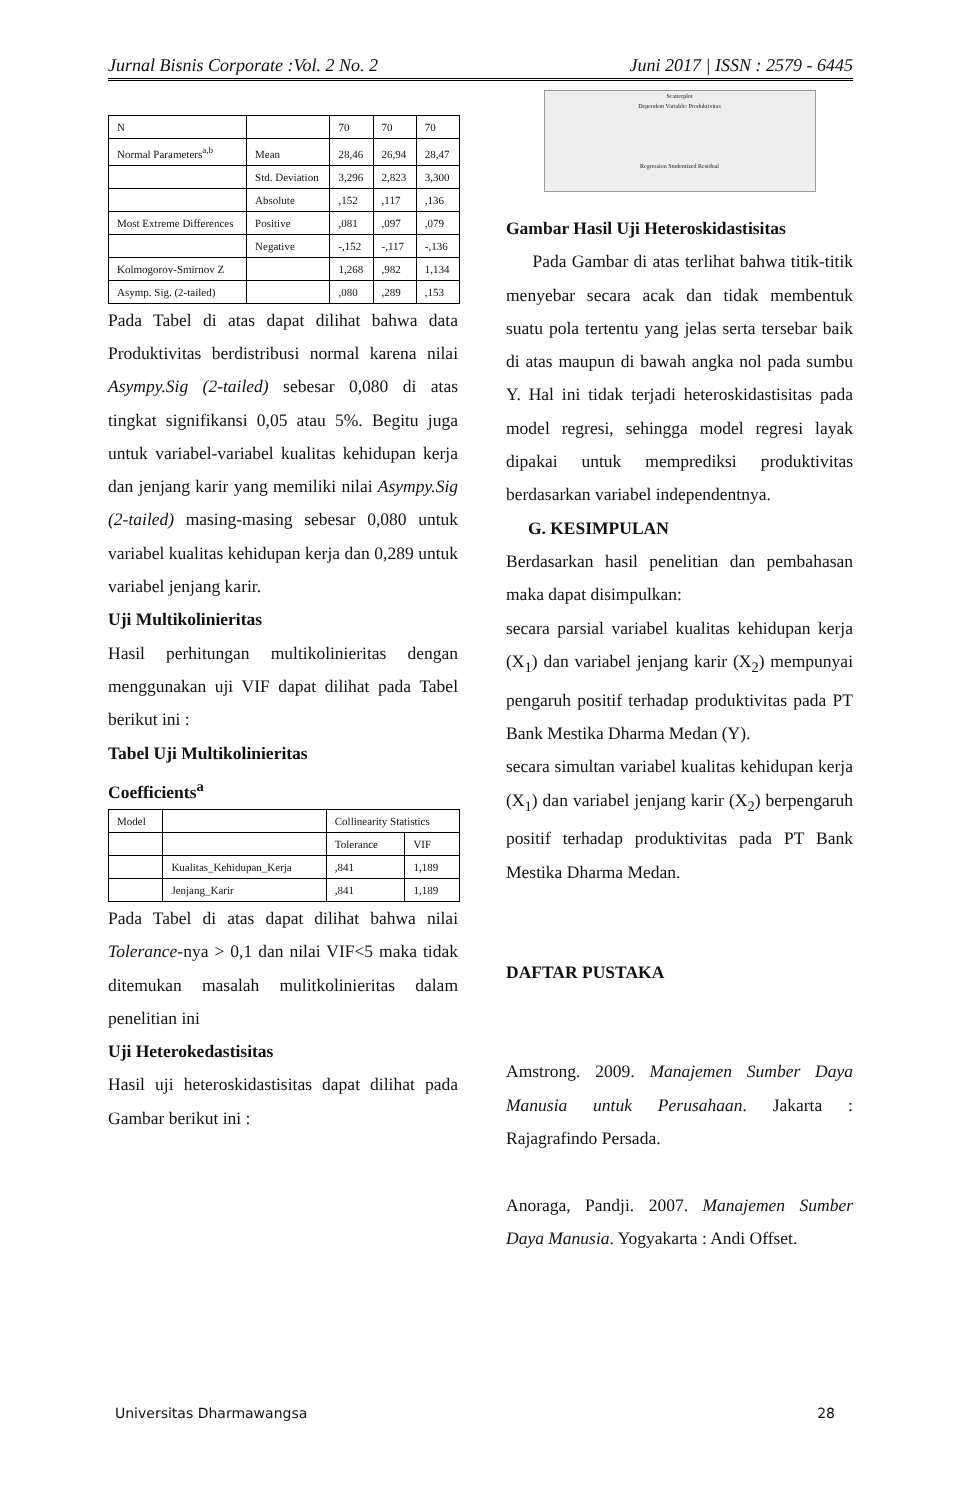Jurnal Bisnis Corporate :Vol. 2 No. 2 Juni 2017 | ISSN : 2579 - 6445
| N | | 70 | 70 | 70 |
| Normal Parameters<sup>a,b</sup> | Mean | 28,46 | 26,94 | 28,47 |
| | Std. Deviation | 3,296 | 2,823 | 3,300 |
| | Absolute | ,152 | ,117 | ,136 |
| Most Extreme Differences | Positive | ,081 | ,097 | ,079 |
| | Negative | -,152 | -,117 | -,136 |
| Kolmogorov-Smirnov Z | | 1,268 | ,982 | 1,134 |
| Asymp. Sig. (2-tailed) | | ,080 | ,289 | ,153 |
Pada Tabel di atas dapat dilihat bahwa data Produktivitas berdistribusi normal karena nilai Asympy.Sig (2-tailed) sebesar 0,080 di atas tingkat signifikansi 0,05 atau 5%. Begitu juga untuk variabel-variabel kualitas kehidupan kerja dan jenjang karir yang memiliki nilai Asympy.Sig (2-tailed) masing-masing sebesar 0,080 untuk variabel kualitas kehidupan kerja dan 0,289 untuk variabel jenjang karir.
Uji Multikolinieritas
Hasil perhitungan multikolinieritas dengan menggunakan uji VIF dapat dilihat pada Tabel berikut ini :
Tabel Uji Multikolinieritas
Coefficients<sup>a</sup>
| Model | | Collinearity Statistics | |
| | | Tolerance | VIF |
| | Kualitas_Kehidupan_Kerja | ,841 | 1,189 |
| | Jenjang_Karir | ,841 | 1,189 |
Pada Tabel di atas dapat dilihat bahwa nilai Tolerance-nya > 0,1 dan nilai VIF<5 maka tidak ditemukan masalah mulitkolinieritas dalam penelitian ini
Uji Heterokedastisitas
Hasil uji heteroskidastisitas dapat dilihat pada Gambar berikut ini :
Scatterplot
Dependent Variable: Produktivitas
Regression Studentized Residual
Gambar Hasil Uji Heteroskidastisitas
Pada Gambar di atas terlihat bahwa titik-titik menyebar secara acak dan tidak membentuk suatu pola tertentu yang jelas serta tersebar baik di atas maupun di bawah angka nol pada sumbu Y. Hal ini tidak terjadi heteroskidastisitas pada model regresi, sehingga model regresi layak dipakai untuk memprediksi produktivitas berdasarkan variabel independentnya.
G. KESIMPULAN
Berdasarkan hasil penelitian dan pembahasan maka dapat disimpulkan:
secara parsial variabel kualitas kehidupan kerja (X<sub>1</sub>) dan variabel jenjang karir (X<sub>2</sub>) mempunyai pengaruh positif terhadap produktivitas pada PT Bank Mestika Dharma Medan (Y).
secara simultan variabel kualitas kehidupan kerja (X<sub>1</sub>) dan variabel jenjang karir (X<sub>2</sub>) berpengaruh positif terhadap produktivitas pada PT Bank Mestika Dharma Medan.
DAFTAR PUSTAKA
Amstrong. 2009. Manajemen Sumber Daya Manusia untuk Perusahaan. Jakarta : Rajagrafindo Persada.
Anoraga, Pandji. 2007. Manajemen Sumber Daya Manusia. Yogyakarta : Andi Offset.
Universitas Dharmawangsa 28